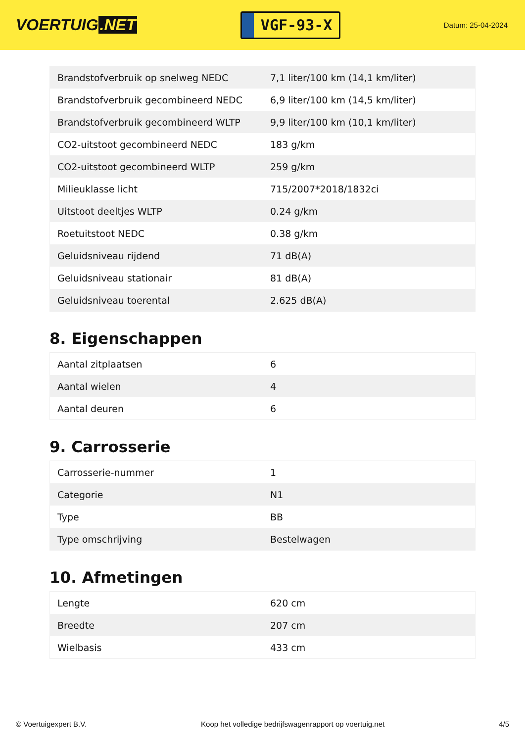VOERTUIG.NET
VGF-93-X
Datum: 25-04-2024
| Brandstofverbruik op snelweg NEDC | 7,1 liter/100 km (14,1 km/liter) |
| Brandstofverbruik gecombineerd NEDC | 6,9 liter/100 km (14,5 km/liter) |
| Brandstofverbruik gecombineerd WLTP | 9,9 liter/100 km (10,1 km/liter) |
| CO2-uitstoot gecombineerd NEDC | 183 g/km |
| CO2-uitstoot gecombineerd WLTP | 259 g/km |
| Milieuklasse licht | 715/2007*2018/1832ci |
| Uitstoot deeltjes WLTP | 0.24 g/km |
| Roetuitstoot NEDC | 0.38 g/km |
| Geluidsniveau rijdend | 71 dB(A) |
| Geluidsniveau stationair | 81 dB(A) |
| Geluidsniveau toerental | 2.625 dB(A) |
8. Eigenschappen
| Aantal zitplaatsen | 6 |
| Aantal wielen | 4 |
| Aantal deuren | 6 |
9. Carrosserie
| Carrosserie-nummer | 1 |
| Categorie | N1 |
| Type | BB |
| Type omschrijving | Bestelwagen |
10. Afmetingen
| Lengte | 620 cm |
| Breedte | 207 cm |
| Wielbasis | 433 cm |
© Voertuigexpert B.V. Koop het volledige bedrijfswagenrapport op voertuig.net 4/5